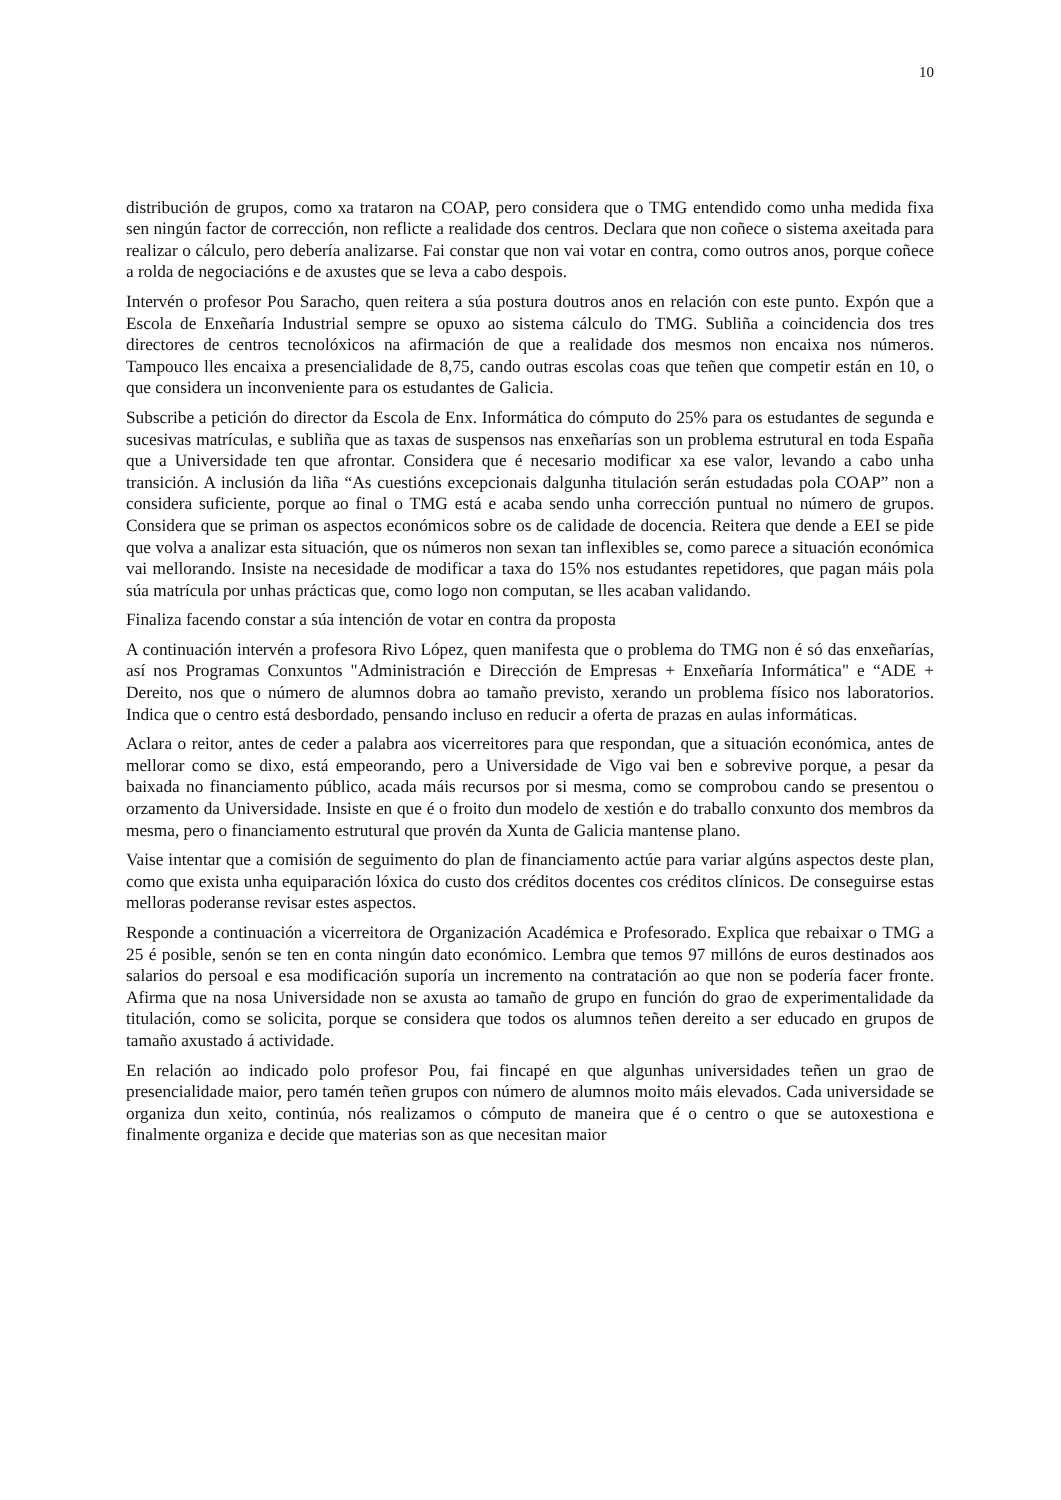10
distribución de grupos, como xa trataron na COAP, pero considera que o TMG entendido como unha medida fixa sen ningún factor de corrección, non reflicte a realidade dos centros. Declara que non coñece o sistema axeitada para realizar o cálculo, pero debería analizarse. Fai constar que non vai votar en contra, como outros anos, porque coñece a rolda de negociacións e de axustes que se leva a cabo despois.
Intervén o profesor Pou Saracho, quen reitera a súa postura doutros anos en relación con este punto. Expón que a Escola de Enxeñaría Industrial sempre se opuxo ao sistema cálculo do TMG. Subliña a coincidencia dos tres directores de centros tecnolóxicos na afirmación de que a realidade dos mesmos non encaixa nos números. Tampouco lles encaixa a presencialidade de 8,75, cando outras escolas coas que teñen que competir están en 10, o que considera un inconveniente para os estudantes de Galicia.
Subscribe a petición do director da Escola de Enx. Informática do cómputo do 25% para os estudantes de segunda e sucesivas matrículas, e subliña que as taxas de suspensos nas enxeñarías son un problema estrutural en toda España que a Universidade ten que afrontar. Considera que é necesario modificar xa ese valor, levando a cabo unha transición. A inclusión da liña “As cuestións excepcionais dalgunha titulación serán estudadas pola COAP” non a considera suficiente, porque ao final o TMG está e acaba sendo unha corrección puntual no número de grupos. Considera que se priman os aspectos económicos sobre os de calidade de docencia. Reitera que dende a EEI se pide que volva a analizar esta situación, que os números non sexan tan inflexibles se, como parece a situación económica vai mellorando. Insiste na necesidade de modificar a taxa do 15% nos estudantes repetidores, que pagan máis pola súa matrícula por unhas prácticas que, como logo non computan, se lles acaban validando.
Finaliza facendo constar a súa intención de votar en contra da proposta
A continuación intervén a profesora Rivo López, quen manifesta que o problema do TMG non é só das enxeñarías, así nos Programas Conxuntos "Administración e Dirección de Empresas + Enxeñaría Informática" e “ADE + Dereito, nos que o número de alumnos dobra ao tamaño previsto, xerando un problema físico nos laboratorios. Indica que o centro está desbordado, pensando incluso en reducir a oferta de prazas en aulas informáticas.
Aclara o reitor, antes de ceder a palabra aos vicerreitores para que respondan, que a situación económica, antes de mellorar como se dixo, está empeorando, pero a Universidade de Vigo vai ben e sobrevive porque, a pesar da baixada no financiamento público, acada máis recursos por si mesma, como se comprobou cando se presentou o orzamento da Universidade. Insiste en que é o froito dun modelo de xestión e do traballo conxunto dos membros da mesma, pero o financiamento estrutural que provén da Xunta de Galicia mantense plano.
Vaise intentar que a comisión de seguimento do plan de financiamento actúe para variar algúns aspectos deste plan, como que exista unha equiparación lóxica do custo dos créditos docentes cos créditos clínicos. De conseguirse estas melloras poderanse revisar estes aspectos.
Responde a continuación a vicerreitora de Organización Académica e Profesorado. Explica que rebaixar o TMG a 25 é posible, senón se ten en conta ningún dato económico. Lembra que temos 97 millóns de euros destinados aos salarios do persoal e esa modificación suporía un incremento na contratación ao que non se podería facer fronte. Afirma que na nosa Universidade non se axusta ao tamaño de grupo en función do grao de experimentalidade da titulación, como se solicita, porque se considera que todos os alumnos teñen dereito a ser educado en grupos de tamaño axustado á actividade.
En relación ao indicado polo profesor Pou, fai fincapé en que algunhas universidades teñen un grao de presencialidade maior, pero tamén teñen grupos con número de alumnos moito máis elevados. Cada universidade se organiza dun xeito, continúa, nós realizamos o cómputo de maneira que é o centro o que se autoxestiona e finalmente organiza e decide que materias son as que necesitan maior